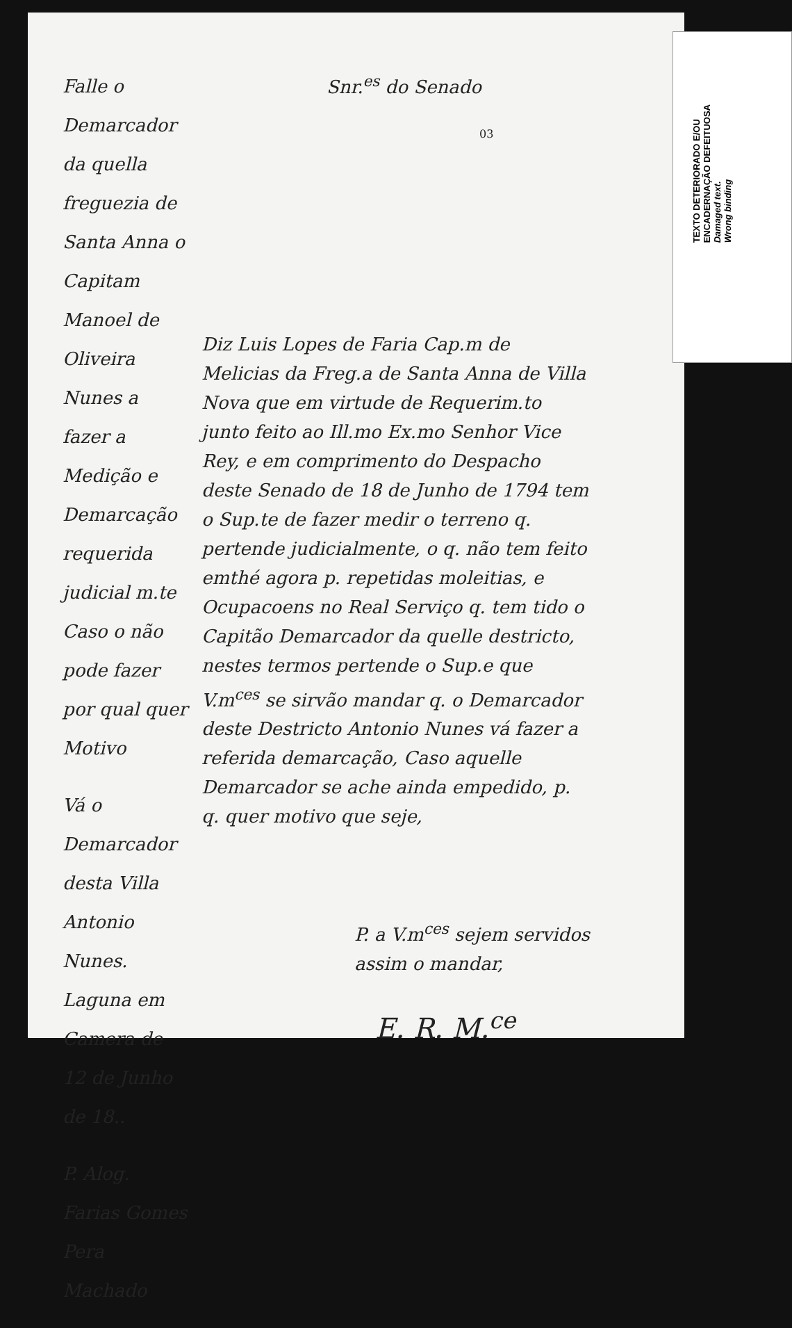TEXTO DETERIORADO E/OU
ENCADERNAÇÃO DEFEITUOSA
Damaged text.
Wrong binding
Falle o Demarcador da quella freguezia de Santa Anna o Capitam Manoel de Oliveira Nunes a fazer a Medição e Demarcação requerida judicial m.te Caso o não pode fazer por qual quer Motivo
Vá o Demarcador desta Villa Antonio Nunes. Laguna em Camera de 12 de Junho de 18..
P. Alog. Farias Gomes Pera Machado
Snr.<sup>es</sup> do Senado
03
Diz Luis Lopes de Faria Ca­p.m de Melicias da Freg.a de Santa Anna de Villa Nova que em virtude de Requerim.to junto feito ao Ill.mo Ex.mo Senhor Vice Rey, e em comprimento do Des­pacho deste Senado de 18 de Junho de 1794 tem o Su­p.te de fazer medir o terreno q. pertende judicialmente, o q. não tem feito emthé agora p. repetidas moleitias, e Ocu­pacoens no Real Serviço q. tem tido o Capitão Demarcador da quelle destricto, nestes termos pertende o Sup.e que V.m<sup>ces</sup> se sirvão mandar q. o Demarca­dor deste Destricto Antonio Nunes vá fazer a refe­rida demarcação, Caso aquelle Demarcador se ache ainda empedido, p. q. quer motivo que seje,
P. a V.m<sup>ces</sup> sejem ser­vidos assim o mandar,
E. R. M.<sup>ce</sup>